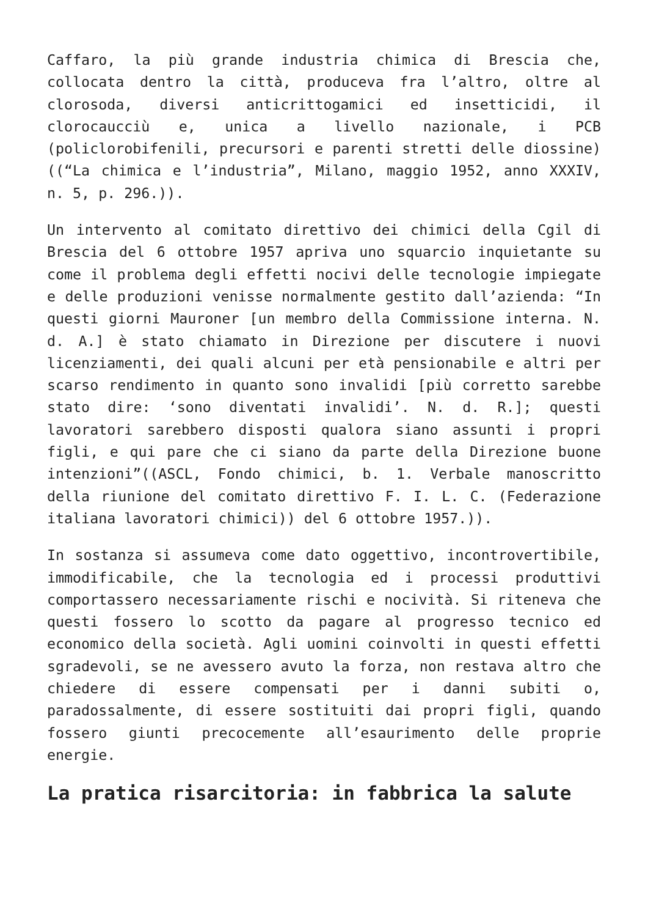Caffaro, la più grande industria chimica di Brescia che, collocata dentro la città, produceva fra l’altro, oltre al clorosoda, diversi anticrittogamici ed insetticidi, il clorocaucciù e, unica a livello nazionale, i PCB (policlorobifenili, precursori e parenti stretti delle diossine)((“La chimica e l’industria”, Milano, maggio 1952, anno XXXIV, n. 5, p. 296.)).
Un intervento al comitato direttivo dei chimici della Cgil di Brescia del 6 ottobre 1957 apriva uno squarcio inquietante su come il problema degli effetti nocivi delle tecnologie impiegate e delle produzioni venisse normalmente gestito dall’azienda: “In questi giorni Mauroner [un membro della Commissione interna. N. d. A.] è stato chiamato in Direzione per discutere i nuovi licenziamenti, dei quali alcuni per età pensionabile e altri per scarso rendimento in quanto sono invalidi [più corretto sarebbe stato dire: ‘sono diventati invalidi’. N. d. R.]; questi lavoratori sarebbero disposti qualora siano assunti i propri figli, e qui pare che ci siano da parte della Direzione buone intenzioni”((ASCL, Fondo chimici, b. 1. Verbale manoscritto della riunione del comitato direttivo F. I. L. C. (Federazione italiana lavoratori chimici)) del 6 ottobre 1957.)).
In sostanza si assumeva come dato oggettivo, incontrovertibile, immodificabile, che la tecnologia ed i processi produttivi comportassero necessariamente rischi e nocività. Si riteneva che questi fossero lo scotto da pagare al progresso tecnico ed economico della società. Agli uomini coinvolti in questi effetti sgradevoli, se ne avessero avuto la forza, non restava altro che chiedere di essere compensati per i danni subiti o, paradossalmente, di essere sostituiti dai propri figli, quando fossero giunti precocemente all’esaurimento delle proprie energie.
La pratica risarcitoria: in fabbrica la salute